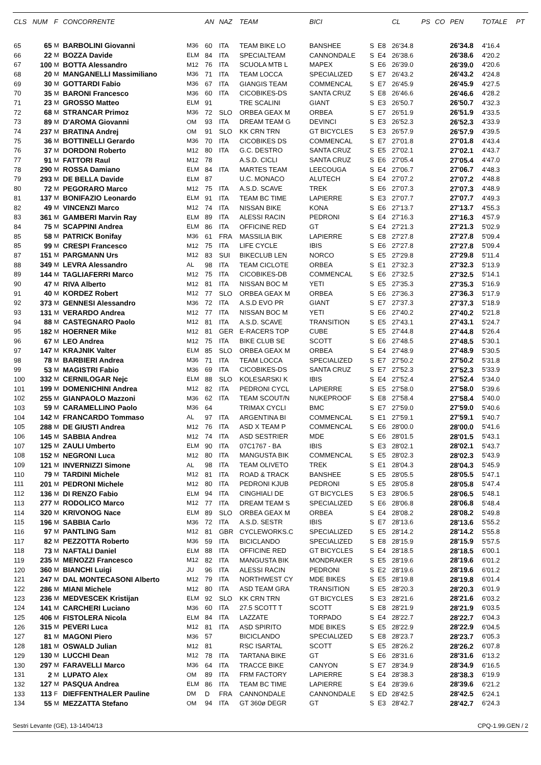| CLS | NUM | F | CONCORRENTE | | AN | NAZ | TEAM | BICI | | | CL | PS | CO | PEN | TOTALE | PT |
| --- | --- | --- | --- | --- | --- | --- | --- | --- | --- | --- | --- | --- | --- | --- | --- | --- |
| 65 | 65 | M | BARBOLINI Giovanni | M36 | 60 | ITA | TEAM BIKE LO | BANSHEE | S | E8 | 26'34.8 | | | 26'34.8 | 4'16.4 | |
| 66 | 22 | M | BOZZA Davide | ELM | 84 | ITA | SPECIALTEAM | CANNONDALE | S | E4 | 26'38.6 | | | 26'38.6 | 4'20.2 | |
| 67 | 100 | M | BOTTA Alessandro | M12 | 76 | ITA | SCUOLA MTB L | MAPEX | S | E6 | 26'39.0 | | | 26'39.0 | 4'20.6 | |
| 68 | 20 | M | MANGANELLI Massimiliano | M36 | 71 | ITA | TEAM LOCCA | SPECIALIZED | S | E7 | 26'43.2 | | | 26'43.2 | 4'24.8 | |
| 69 | 30 | M | GOTTARDI Fabio | M36 | 67 | ITA | GIANGIS TEAM | COMMENCAL | S | E7 | 26'45.9 | | | 26'45.9 | 4'27.5 | |
| 70 | 35 | M | BARONI Francesco | M36 | 60 | ITA | CICOBIKES-DS | SANTA CRUZ | S | E8 | 26'46.6 | | | 26'46.6 | 4'28.2 | |
| 71 | 23 | M | GROSSO Matteo | ELM | 91 | | TRE SCALINI | GIANT | S | E3 | 26'50.7 | | | 26'50.7 | 4'32.3 | |
| 72 | 68 | M | STRANCAR Primoz | M36 | 72 | SLO | ORBEA GEAX M | ORBEA | S | E7 | 26'51.9 | | | 26'51.9 | 4'33.5 | |
| 73 | 89 | M | D'AROMA Giovanni | OM | 93 | ITA | DREAM TEAM G | DEVINCI | S | E3 | 26'52.3 | | | 26'52.3 | 4'33.9 | |
| 74 | 237 | M | BRATINA Andrej | OM | 91 | SLO | KK CRN TRN | GT BICYCLES | S | E3 | 26'57.9 | | | 26'57.9 | 4'39.5 | |
| 75 | 36 | M | BOTTINELLI Gerardo | M36 | 70 | ITA | CICOBIKES DS | COMMENCAL | S | E7 | 27'01.8 | | | 27'01.8 | 4'43.4 | |
| 76 | 37 | M | DORDONI Roberto | M12 | 80 | ITA | G.C. DESTRO | SANTA CRUZ | S | E5 | 27'02.1 | | | 27'02.1 | 4'43.7 | |
| 77 | 91 | M | FATTORI Raul | M12 | 78 | | A.S.D. CICLI | SANTA CRUZ | S | E6 | 27'05.4 | | | 27'05.4 | 4'47.0 | |
| 78 | 290 | M | ROSSA Damiano | ELM | 84 | ITA | MARTES TEAM | LEECOUGA | S | E4 | 27'06.7 | | | 27'06.7 | 4'48.3 | |
| 79 | 293 | M | DE BELLA Davide | ELM | 87 | | U.C. MONACO | ALUTECH | S | E4 | 27'07.2 | | | 27'07.2 | 4'48.8 | |
| 80 | 72 | M | PEGORARO Marco | M12 | 75 | ITA | A.S.D. SCAVE | TREK | S | E6 | 27'07.3 | | | 27'07.3 | 4'48.9 | |
| 81 | 137 | M | BONIFAZIO Leonardo | ELM | 91 | ITA | TEAM BC TIME | LAPIERRE | S | E3 | 27'07.7 | | | 27'07.7 | 4'49.3 | |
| 82 | 49 | M | VINCENZI Marco | M12 | 74 | ITA | NISSAN BIKE | KONA | S | E6 | 27'13.7 | | | 27'13.7 | 4'55.3 | |
| 83 | 361 | M | GAMBERI Marvin Ray | ELM | 89 | ITA | ALESSI RACIN | PEDRONI | S | E4 | 27'16.3 | | | 27'16.3 | 4'57.9 | |
| 84 | 75 | M | SCAPPINI Andrea | ELM | 86 | ITA | OFFICINE RED | GT | S | E4 | 27'21.3 | | | 27'21.3 | 5'02.9 | |
| 85 | 58 | M | PATRICK Bonifay | M36 | 61 | FRA | MASSILIA BIK | LAPIERRE | S | E8 | 27'27.8 | | | 27'27.8 | 5'09.4 | |
| 85 | 99 | M | CRESPI Francesco | M12 | 75 | ITA | LIFE CYCLE | IBIS | S | E6 | 27'27.8 | | | 27'27.8 | 5'09.4 | |
| 87 | 151 | M | PARGMANN Urs | M12 | 83 | SUI | BIKECLUB LEN | NORCO | S | E5 | 27'29.8 | | | 27'29.8 | 5'11.4 | |
| 88 | 349 | M | LEVRA Alessandro | AL | 98 | ITA | TEAM CICLOTE | ORBEA | S | E1 | 27'32.3 | | | 27'32.3 | 5'13.9 | |
| 89 | 144 | M | TAGLIAFERRI Marco | M12 | 75 | ITA | CICOBIKES-DB | COMMENCAL | S | E6 | 27'32.5 | | | 27'32.5 | 5'14.1 | |
| 90 | 47 | M | RIVA Alberto | M12 | 81 | ITA | NISSAN BOC M | YETI | S | E5 | 27'35.3 | | | 27'35.3 | 5'16.9 | |
| 91 | 40 | M | KORDEZ Robert | M12 | 77 | SLO | ORBEA GEAX M | ORBEA | S | E6 | 27'36.3 | | | 27'36.3 | 5'17.9 | |
| 92 | 373 | M | GENNESI Alessandro | M36 | 72 | ITA | A.S.D EVO PR | GIANT | S | E7 | 27'37.3 | | | 27'37.3 | 5'18.9 | |
| 93 | 131 | M | VERARDO Andrea | M12 | 77 | ITA | NISSAN BOC M | YETI | S | E6 | 27'40.2 | | | 27'40.2 | 5'21.8 | |
| 94 | 88 | M | CASTEGNARO Paolo | M12 | 81 | ITA | A.S.D. SCAVE | TRANSITION | S | E5 | 27'43.1 | | | 27'43.1 | 5'24.7 | |
| 95 | 182 | M | HOERNER Mike | M12 | 81 | GER | E-RACERS TOP | CUBE | S | E5 | 27'44.8 | | | 27'44.8 | 5'26.4 | |
| 96 | 67 | M | LEO Andrea | M12 | 75 | ITA | BIKE CLUB SE | SCOTT | S | E6 | 27'48.5 | | | 27'48.5 | 5'30.1 | |
| 97 | 147 | M | KRAJNIK Valter | ELM | 85 | SLO | ORBEA GEAX M | ORBEA | S | E4 | 27'48.9 | | | 27'48.9 | 5'30.5 | |
| 98 | 78 | M | BARBIERI Andrea | M36 | 71 | ITA | TEAM LOCCA | SPECIALIZED | S | E7 | 27'50.2 | | | 27'50.2 | 5'31.8 | |
| 99 | 53 | M | MAGISTRI Fabio | M36 | 69 | ITA | CICOBIKES-DS | SANTA CRUZ | S | E7 | 27'52.3 | | | 27'52.3 | 5'33.9 | |
| 100 | 332 | M | CERNILOGAR Nejc | ELM | 88 | SLO | KOLESARSKI K | IBIS | S | E4 | 27'52.4 | | | 27'52.4 | 5'34.0 | |
| 101 | 199 | M | DOMENICHINI Andrea | M12 | 82 | ITA | PEDRONI CYCL | LAPIERRE | S | E5 | 27'58.0 | | | 27'58.0 | 5'39.6 | |
| 102 | 255 | M | GIANPAOLO Mazzoni | M36 | 62 | ITA | TEAM SCOUT/N | NUKEPROOF | S | E8 | 27'58.4 | | | 27'58.4 | 5'40.0 | |
| 103 | 59 | M | CARAMELLINO Paolo | M36 | 64 | | TRIMAX CYCLI | BMC | S | E7 | 27'59.0 | | | 27'59.0 | 5'40.6 | |
| 104 | 142 | M | FRANCARDO Tommaso | AL | 97 | ITA | ARGENTINA BI | COMMENCAL | S | E1 | 27'59.1 | | | 27'59.1 | 5'40.7 | |
| 105 | 288 | M | DE GIUSTI Andrea | M12 | 76 | ITA | ASD X TEAM P | COMMENCAL | S | E6 | 28'00.0 | | | 28'00.0 | 5'41.6 | |
| 106 | 145 | M | SABBIA Andrea | M12 | 74 | ITA | ASD SESTRIER | MDE | S | E6 | 28'01.5 | | | 28'01.5 | 5'43.1 | |
| 107 | 125 | M | ZAULI Umberto | ELM | 90 | ITA | 07C1767 - BA | IBIS | S | E3 | 28'02.1 | | | 28'02.1 | 5'43.7 | |
| 108 | 152 | M | NEGRONI Luca | M12 | 80 | ITA | MANGUSTA BIK | COMMENCAL | S | E5 | 28'02.3 | | | 28'02.3 | 5'43.9 | |
| 109 | 121 | M | INVERNIZZI Simone | AL | 98 | ITA | TEAM OLIVETO | TREK | S | E1 | 28'04.3 | | | 28'04.3 | 5'45.9 | |
| 110 | 79 | M | TARDINI Michele | M12 | 81 | ITA | ROAD & TRACK | BANSHEE | S | E5 | 28'05.5 | | | 28'05.5 | 5'47.1 | |
| 111 | 201 | M | PEDRONI Michele | M12 | 80 | ITA | PEDRONI KJUB | PEDRONI | S | E5 | 28'05.8 | | | 28'05.8 | 5'47.4 | |
| 112 | 136 | M | DI RENZO Fabio | ELM | 94 | ITA | CINGHIALI DE | GT BICYCLES | S | E3 | 28'06.5 | | | 28'06.5 | 5'48.1 | |
| 113 | 277 | M | RODOLICO Marco | M12 | 77 | ITA | DREAM TEAM S | SPECIALIZED | S | E6 | 28'06.8 | | | 28'06.8 | 5'48.4 | |
| 114 | 320 | M | KRIVONOG Nace | ELM | 89 | SLO | ORBEA GEAX M | ORBEA | S | E4 | 28'08.2 | | | 28'08.2 | 5'49.8 | |
| 115 | 196 | M | SABBIA Carlo | M36 | 72 | ITA | A.S.D. SESTR | IBIS | S | E7 | 28'13.6 | | | 28'13.6 | 5'55.2 | |
| 116 | 97 | M | PANTLING Sam | M12 | 81 | GBR | CYCLEWORKS.C | SPECIALIZED | S | E5 | 28'14.2 | | | 28'14.2 | 5'55.8 | |
| 117 | 82 | M | PEZZOTTA Roberto | M36 | 59 | ITA | BICICLANDO | SPECIALIZED | S | E8 | 28'15.9 | | | 28'15.9 | 5'57.5 | |
| 118 | 73 | M | NAFTALI Daniel | ELM | 88 | ITA | OFFICINE RED | GT BICYCLES | S | E4 | 28'18.5 | | | 28'18.5 | 6'00.1 | |
| 119 | 235 | M | MENOZZI Francesco | M12 | 82 | ITA | MANGUSTA BIK | MONDRAKER | S | E5 | 28'19.6 | | | 28'19.6 | 6'01.2 | |
| 120 | 360 | M | BIANCHI Luigi | JU | 96 | ITA | ALESSI RACIN | PEDRONI | S | E2 | 28'19.6 | | | 28'19.6 | 6'01.2 | |
| 121 | 247 | M | DAL MONTECASONI Alberto | M12 | 79 | ITA | NORTHWEST CY | MDE BIKES | S | E5 | 28'19.8 | | | 28'19.8 | 6'01.4 | |
| 122 | 286 | M | MIANI Michele | M12 | 80 | ITA | ASD TEAM GRA | TRANSITION | S | E5 | 28'20.3 | | | 28'20.3 | 6'01.9 | |
| 123 | 236 | M | MEDVESCEK Kristijan | ELM | 92 | SLO | KK CRN TRN | GT BICYCLES | S | E3 | 28'21.6 | | | 28'21.6 | 6'03.2 | |
| 124 | 141 | M | CARCHERI Luciano | M36 | 60 | ITA | 27.5 SCOTT T | SCOTT | S | E8 | 28'21.9 | | | 28'21.9 | 6'03.5 | |
| 125 | 406 | M | FISTOLERA Nicola | ELM | 84 | ITA | LAZZATE | TORPADO | S | E4 | 28'22.7 | | | 28'22.7 | 6'04.3 | |
| 126 | 315 | M | PEVERI Luca | M12 | 81 | ITA | ASD SPIRITO | MDE BIKES | S | E5 | 28'22.9 | | | 28'22.9 | 6'04.5 | |
| 127 | 81 | M | MAGONI Piero | M36 | 57 | | BICICLANDO | SPECIALIZED | S | E8 | 28'23.7 | | | 28'23.7 | 6'05.3 | |
| 128 | 181 | M | OSWALD Julian | M12 | 81 | | RSC ISARTAL | SCOTT | S | E5 | 28'26.2 | | | 28'26.2 | 6'07.8 | |
| 129 | 130 | M | LUCCHI Dean | M12 | 78 | ITA | TARTANA BIKE | GT | S | E6 | 28'31.6 | | | 28'31.6 | 6'13.2 | |
| 130 | 297 | M | FARAVELLI Marco | M36 | 64 | ITA | TRACCE BIKE | CANYON | S | E7 | 28'34.9 | | | 28'34.9 | 6'16.5 | |
| 131 | 2 | M | LUPATO Alex | OM | 89 | ITA | FRM FACTORY | LAPIERRE | S | E4 | 28'38.3 | | | 28'38.3 | 6'19.9 | |
| 132 | 127 | M | PASQUA Andrea | ELM | 86 | ITA | TEAM BC TIME | LAPIERRE | S | E4 | 28'39.6 | | | 28'39.6 | 6'21.2 | |
| 133 | 113 | F | DIEFFENTHALER Pauline | DM | D | FRA | CANNONDALE | CANNONDALE | S | ED | 28'42.5 | | | 28'42.5 | 6'24.1 | |
| 134 | 55 | M | MEZZATTA Stefano | OM | 94 | ITA | GT 360ø DEGR | GT | S | E3 | 28'42.7 | | | 28'42.7 | 6'24.3 | |
Sestri Levante (GE), 13-14/04/13 CPQ-1.99.GEN / 2